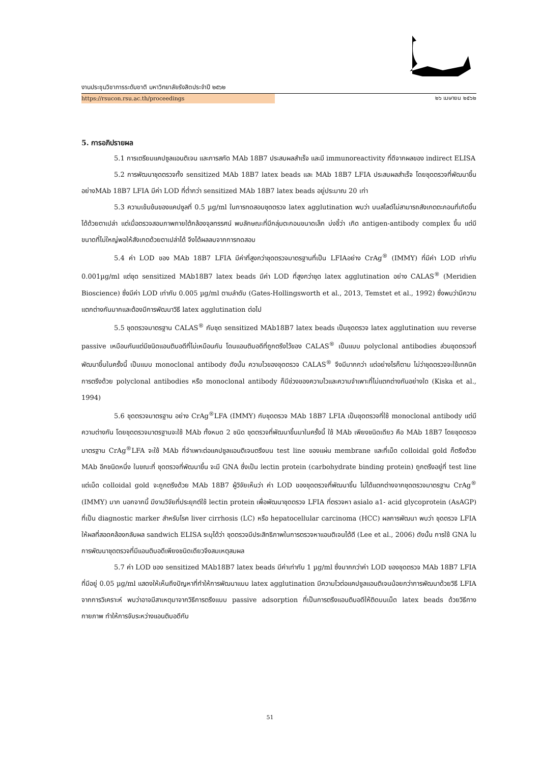งานประชุมวิชาการระดับชาติ มหาวิทยาลัยรังสิตประจำปี ๒๕๖๒
https://rsucon.rsu.ac.th/proceedings ๒๖ เมษายน ๒๕๖๒
5. การอภิปรายผล
5.1 การเตรียมแคปซูลแอนติเจน และการสกัด MAb 18B7 ประสบผลสำเร็จ และมี immunoreactivity ที่ดีจากผลของ indirect ELISA
5.2 การพัฒนาชุดตรวจทั้ง sensitized MAb 18B7 latex beads และ MAb 18B7 LFIA ประสบผลสำเร็จ โดยชุดตรวจที่พัฒนาขึ้นอย่างMAb 18B7 LFIA มีค่า LOD ที่ต่ำกว่า sensitized MAb 18B7 latex beads อยู่ประมาณ 20 เท่า
5.3 ความเข้มข้นของแคปซูลที่ 0.5 µg/ml ในการทดสอบชุดตรวจ latex agglutination พบว่า บนสไลด์ไม่สามารถสังเกตตะกอนที่เกิดขึ้นได้ด้วยตาเปล่า แต่เมื่อตรวจสอบภาพภายใต้กล้องจุลทรรศน์ พบลักษณะที่มีกลุ่มตะกอนขนาดเล็ก บ่งชี้ว่า เกิด antigen-antibody complex ขึ้น แต่มีขนาดที่ไม่ใหญ่พอให้สังเกตด้วยตาเปล่าได้ จึงได้ผลลบจากการทดสอบ
5.4 ค่า LOD ของ MAb 18B7 LFIA มีค่าที่สูงกว่าชุดตรวจมาตรฐานที่เป็น LFIAอย่าง CrAg<sup>®</sup> (IMMY) ที่มีค่า LOD เท่ากับ 0.001µg/ml แต่ชุด sensitized MAb18B7 latex beads มีค่า LOD ที่สูงกว่าชุด latex agglutination อย่าง CALAS<sup>®</sup> (Meridien Bioscience) ซึ่งมีค่า LOD เท่ากับ 0.005 µg/ml ตามลำดับ (Gates-Hollingsworth et al., 2013, Temstet et al., 1992) ซึ่งพบว่ามีความแตกต่างกันมากและต้องมีการพัฒนาวิธี latex agglutination ต่อไป
5.5 ชุดตรวจมาตรฐาน CALAS<sup>®</sup> กับชุด sensitized MAb18B7 latex beads เป็นชุดตรวจ latex agglutination แบบ reverse passive เหมือนกันแต่มีชนิดแอนติบอดีที่ไม่เหมือนกัน โดนแอนติบอดีที่ถูกตรึงไว้ของ CALAS<sup>®</sup> เป็นแบบ polyclonal antibodies ส่วนชุดตรวจที่พัฒนาขึ้นในครั้งนี้ เป็นแบบ monoclonal antibody ดังนั้น ความไวของชุดตรวจ CALAS<sup>®</sup> จึงมีมากกว่า แต่อย่างไรก็ตาม ไม่ว่าชุดตรวจจะใช้เทคนิคการตรึงด้วย polyclonal antibodies หรือ monoclonal antibody ก็มีช่วงของความไวและความจำเพาะที่ไม่แตกต่างกันอย่างใด (Kiska et al., 1994)
5.6 ชุดตรวจมาตรฐาน อย่าง CrAg<sup>®</sup>LFA (IMMY) กับชุดตรวจ MAb 18B7 LFIA เป็นชุดตรวจที่ใช้ monoclonal antibody แต่มีความต่างกัน โดยชุดตรวจมาตรฐานจะใช้ MAb ทั้งหมด 2 ชนิด ชุดตรวจที่พัฒนาขึ้นมาในครั้งนี้ ใช้ MAb เพียงชนิดเดียว คือ MAb 18B7 โดยชุดตรวจมาตรฐาน CrAg<sup>®</sup>LFA จะใช้ MAb ที่จำเพาะต่อแคปซูลแอนติเจนตรึงบน test line ของแผ่น membrane และที่เม็ด colloidal gold ก็ตรึงด้วย MAb อีกชนิดหนึ่ง ในขณะที่ ชุดตรวจที่พัฒนาขึ้น จะมี GNA ซึ่งเป็น lectin protein (carbohydrate binding protein) ถูกตรึงอยู่ที่ test line แต่เม็ด colloidal gold จะถูกตรึงด้วย MAb 18B7 ผู้วิจัยเห็นว่า ค่า LOD ของชุดตรวจที่พัฒนาขึ้น ไม่ได้แตกต่างจากชุดตรวจมาตรฐาน CrAg<sup>®</sup> (IMMY) มาก นอกจากนี้ มีงานวิจัยที่ประยุกต์ใช้ lectin protein เพื่อพัฒนาชุดตรวจ LFIA ที่ตรวจหา asialo a1- acid glycoprotein (AsAGP) ที่เป็น diagnostic marker สำหรับโรค liver cirrhosis (LC) หรือ hepatocellular carcinoma (HCC) ผลการพัฒนา พบว่า ชุดตรวจ LFIA ให้ผลที่สอดคล้องกลับผล sandwich ELISA ระบุได้ว่า ชุดตรวจมีประสิทธิภาพในการตรวจหาแอนติเจนได้ดี (Lee et al., 2006) ดังนั้น การใช้ GNA ในการพัฒนาชุดตรวจที่มีแอนติบอดีเพียงชนิดเดียวจึงสมเหตุสมผล
5.7 ค่า LOD ของ sensitized MAb18B7 latex beads มีค่าเท่ากับ 1 µg/ml ซึ่งมากกว่าค่า LOD ของชุดตรวจ MAb 18B7 LFIA ที่มีอยู่ 0.05 µg/ml แสดงให้เห็นถึงปัญหาที่ทำให้การพัฒนาแบบ latex agglutination มีความไวต่อแคปซูลแอนติเจนน้อยกว่าการพัฒนาด้วยวิธี LFIA จากการวิเคราะห์ พบว่าอาจมีสาเหตุมาจากวิธีการตรึงแบบ passive adsorption ที่เป็นการตรึงแอนติบอดีให้ติดบนเม็ด latex beads ด้วยวิธีทางกายภาพ ทำให้การจับระหว่างแอนติบอดีกับ
51